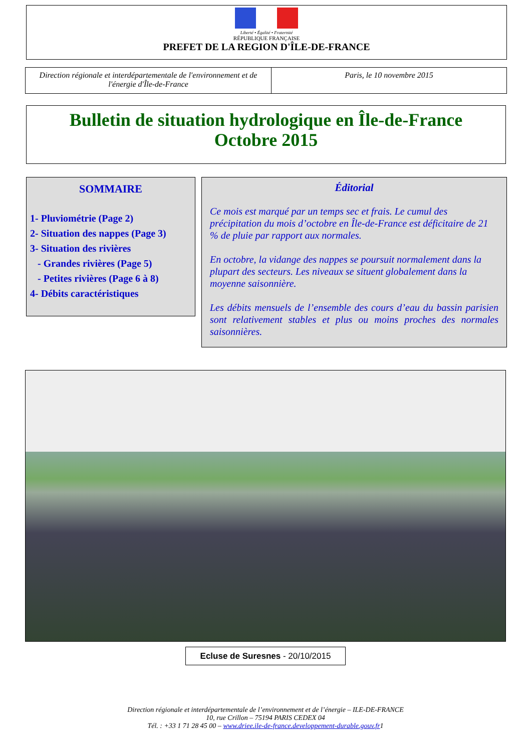Liberté • Égalité • Fraternité
RÉPUBLIQUE FRANÇAISE
PREFET DE LA REGION D'ÎLE-DE-FRANCE
Direction régionale et interdépartementale de l'environnement et de l'énergie d'Île-de-France
Paris, le 10 novembre 2015
Bulletin de situation hydrologique en Île-de-France
Octobre 2015
SOMMAIRE
1- Pluviométrie (Page 2)
2- Situation des nappes (Page 3)
3- Situation des rivières
- Grandes rivières (Page 5)
- Petites rivières (Page 6 à 8)
4- Débits caractéristiques
Éditorial
Ce mois est marqué par un temps sec et frais. Le cumul des précipitation du mois d’octobre en Île-de-France est déficitaire de 21 % de pluie par rapport aux normales.
En octobre, la vidange des nappes se poursuit normalement dans la plupart des secteurs. Les niveaux se situent globalement dans la moyenne saisonnière.
Les débits mensuels de l’ensemble des cours d’eau du bassin parisien sont relativement stables et plus ou moins proches des normales saisonnières.
Ecluse de Suresnes - 20/10/2015
Direction régionale et interdépartementale de l’environnement et de l’énergie – ILE-DE-FRANCE
10, rue Crillon – 75194 PARIS CEDEX 04
Tél. : +33 1 71 28 45 00 – www.driee.ile-de-france.developpement-durable.gouv.fr1